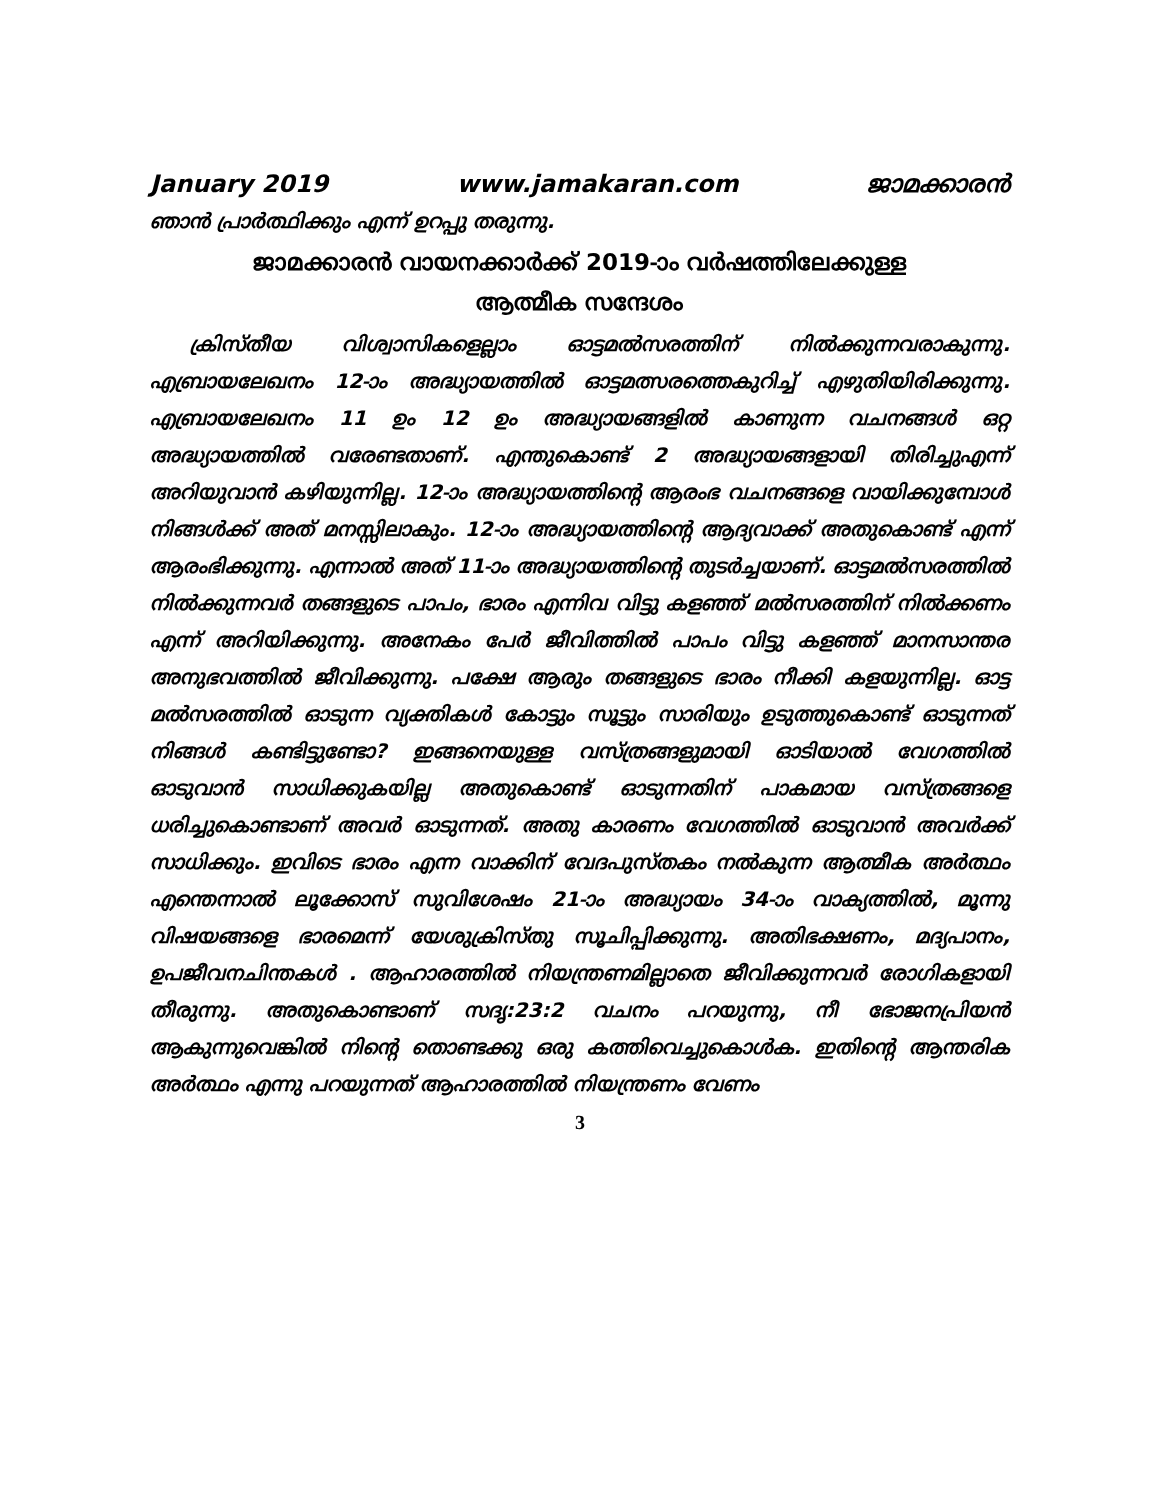January 2019 www.jamakaran.com ജാമക്കാരൻ
ഞാൻ പ്രാർത്ഥിക്കും എന്ന് ഉറപ്പു തരുന്നു.
ജാമക്കാരൻ വായനക്കാർക്ക് 2019-ാം വർഷത്തിലേക്കുള്ള
ആത്മീക സന്ദേശം
ക്രിസ്തീയ വിശ്വാസികളെല്ലാം ഓട്ടമൽസരത്തിന് നിൽക്കുന്നവരാകുന്നു. എബ്രായലേഖനം 12-ാം അദ്ധ്യായത്തിൽ ഓട്ടമത്സരത്തെകുറിച്ച് എഴുതിയിരിക്കുന്നു. എബ്രായലേഖനം 11 ഉം 12 ഉം അദ്ധ്യായങ്ങളിൽ കാണുന്ന വചനങ്ങൾ ഒറ്റ അദ്ധ്യായത്തിൽ വരേണ്ടതാണ്. എന്തുകൊണ്ട് 2 അദ്ധ്യായങ്ങളായി തിരിച്ചുഎന്ന് അറിയുവാൻ കഴിയുന്നില്ല. 12-ാം അദ്ധ്യായത്തിന്റെ ആരംഭ വചനങ്ങളെ വായിക്കുമ്പോൾ നിങ്ങൾക്ക് അത് മനസ്സിലാകും. 12-ാം അദ്ധ്യായത്തിന്റെ ആദ്യവാക്ക് അതുകൊണ്ട് എന്ന് ആരംഭിക്കുന്നു. എന്നാൽ അത് 11-ാം അദ്ധ്യായത്തിന്റെ തുടർച്ചയാണ്. ഓട്ടമൽസരത്തിൽ നിൽക്കുന്നവർ തങ്ങളുടെ പാപം, ഭാരം എന്നിവ വിട്ടു കളഞ്ഞ് മൽസരത്തിന് നിൽക്കണം എന്ന് അറിയിക്കുന്നു. അനേകം പേർ ജീവിത്തിൽ പാപം വിട്ടു കളഞ്ഞ് മാനസാന്തര അനുഭവത്തിൽ ജീവിക്കുന്നു. പക്ഷേ ആരും തങ്ങളുടെ ഭാരം നീക്കി കളയുന്നില്ല. ഓട്ട മൽസരത്തിൽ ഓടുന്ന വ്യക്തികൾ കോട്ടും സൂട്ടും സാരിയും ഉടുത്തുകൊണ്ട് ഓടുന്നത് നിങ്ങൾ കണ്ടിട്ടുണ്ടോ? ഇങ്ങനെയുള്ള വസ്ത്രങ്ങളുമായി ഓടിയാൽ വേഗത്തിൽ ഓടുവാൻ സാധിക്കുകയില്ല അതുകൊണ്ട് ഓടുന്നതിന് പാകമായ വസ്ത്രങ്ങളെ ധരിച്ചുകൊണ്ടാണ് അവർ ഓടുന്നത്. അതു കാരണം വേഗത്തിൽ ഓടുവാൻ അവർക്ക് സാധിക്കും. ഇവിടെ ഭാരം എന്ന വാക്കിന് വേദപുസ്തകം നൽകുന്ന ആത്മീക അർത്ഥം എന്തെന്നാൽ ലൂക്കോസ് സുവിശേഷം 21-ാം അദ്ധ്യായം 34-ാം വാക്യത്തിൽ, മൂന്നു വിഷയങ്ങളെ ഭാരമെന്ന് യേശുക്രിസ്തു സൂചിപ്പിക്കുന്നു. അതിഭക്ഷണം, മദ്യപാനം, ഉപജീവനചിന്തകൾ . ആഹാരത്തിൽ നിയന്ത്രണമില്ലാതെ ജീവിക്കുന്നവർ രോഗികളായി തീരുന്നു. അതുകൊണ്ടാണ് സദൃ:23:2 വചനം പറയുന്നു, നീ ഭോജനപ്രിയൻ ആകുന്നുവെങ്കിൽ നിന്റെ തൊണ്ടക്കു ഒരു കത്തിവെച്ചുകൊൾക. ഇതിന്റെ ആന്തരിക അർത്ഥം എന്നു പറയുന്നത് ആഹാരത്തിൽ നിയന്ത്രണം വേണം
3